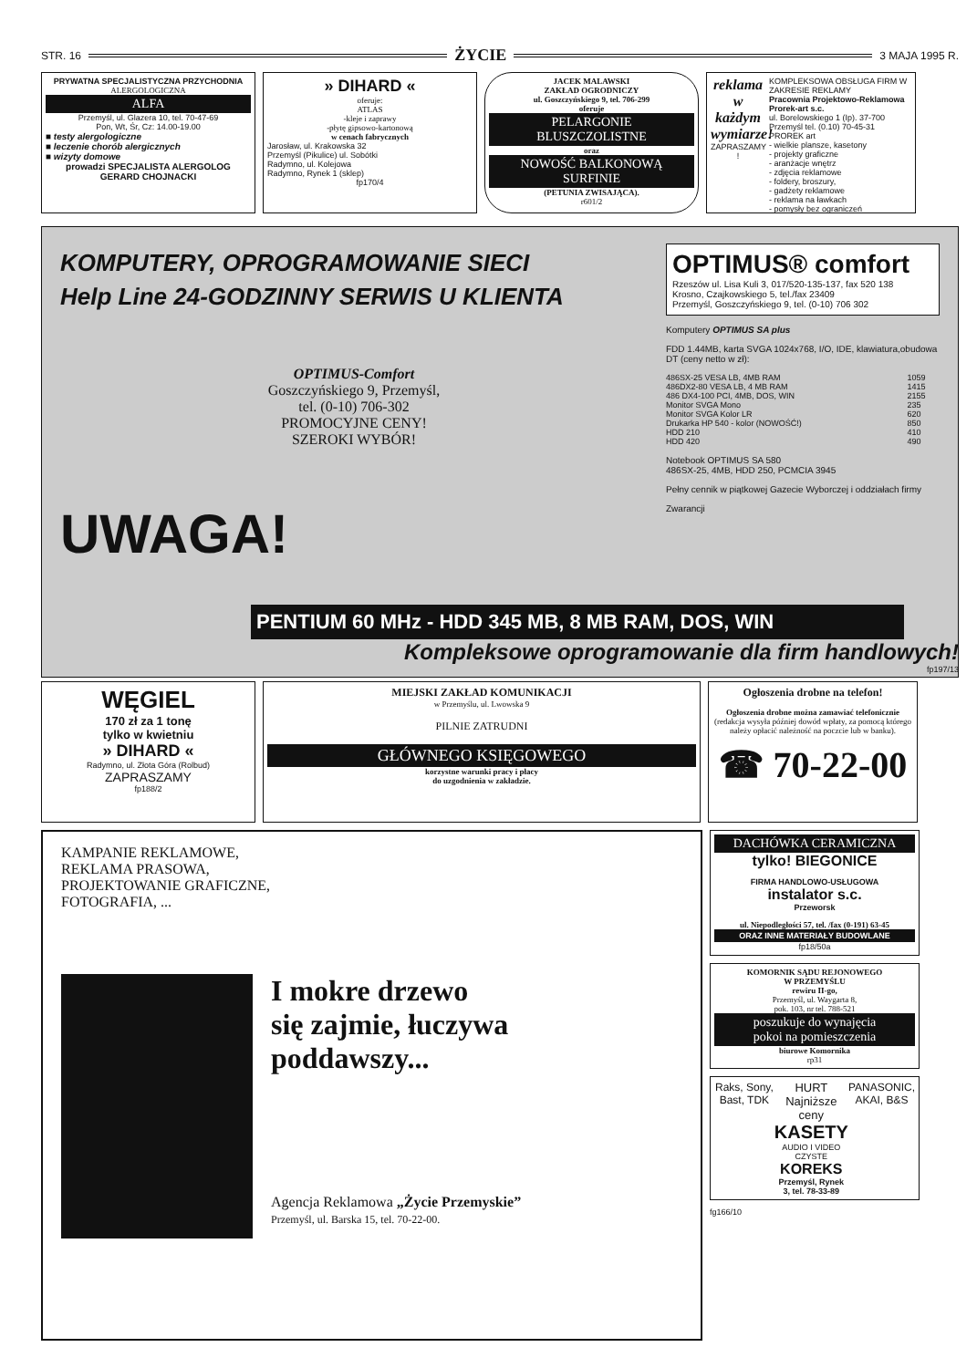STR. 16 ŻYCIE 3 MAJA 1995 R.
PRYWATNA SPECJALISTYCZNA PRZYCHODNIA
ALERGOLOGICZNA
ALFA
Przemyśl, ul. Glazera 10, tel. 70-47-69
Pon, Wt, Śr, Cz: 14.00-19.00
■ testy alergologiczne
■ leczenie chorób alergicznych
■ wizyty domowe
prowadzi SPECJALISTA ALERGOLOG
GERARD CHOJNACKI
» DIHARD «
oferuje:
ATLAS
-kleje i zaprawy
-płytę gipsowo-kartonową
w cenach fabrycznych
Jarosław, ul. Krakowska 32
Przemyśl (Pikulice) ul. Sobótki
Radymno, ul. Kolejowa
Radymno, Rynek 1 (sklep)
fp170/4
JACEK MALAWSKI
ZAKŁAD OGRODNICZY
ul. Goszczyńskiego 9, tel. 706-299
oferuje
PELARGONIE
BLUSZCZOLISTNE
oraz
NOWOŚĆ BALKONOWĄ
SURFINIE
(PETUNIA ZWISAJĄCA).
r601/2
reklama w każdym wymiarze!
ZAPRASZAMY !
KOMPLEKSOWA OBSŁUGA FIRM W ZAKRESIE REKLAMY
Pracownia Projektowo-Reklamowa Prorek-art s.c.
ul. Borelowskiego 1 (Ip). 37-700 Przemyśl tel. (0.10) 70-45-31
PROREK art
- wielkie plansze, kasetony
- projekty graficzne
- aranżacje wnętrz
- zdjęcia reklamowe
- foldery, broszury,
- gadżety reklamowe
- reklama na ławkach
- pomysły bez ograniczeń
KOMPUTERY, OPROGRAMOWANIE SIECI
Help Line 24-GODZINNY SERWIS U KLIENTA
OPTIMUS-Comfort
Goszczyńskiego 9, Przemyśl,
tel. (0-10) 706-302
PROMOCYJNE CENY!
SZEROKI WYBÓR!
UWAGA!
OPTIMUS® comfort
Rzeszów ul. Lisa Kuli 3, 017/520-135-137, fax 520 138
Krosno, Czajkowskiego 5, tel./fax 23409
Przemyśl, Goszczyńskiego 9, tel. (0-10) 706 302
Komputery OPTIMUS SA plus
FDD 1.44MB, karta SVGA 1024x768, I/O, IDE, klawiatura,obudowa DT (ceny netto w zł):
| 486SX-25 VESA LB, 4MB RAM | 1059 |
| 486DX2-80 VESA LB, 4 MB RAM | 1415 |
| 486 DX4-100 PCI, 4MB, DOS, WIN | 2155 |
| Monitor SVGA Mono | 235 |
| Monitor SVGA Kolor LR | 620 |
| Drukarka HP 540 - kolor (NOWOŚĆ!) | 850 |
| HDD 210 | 410 |
| HDD 420 | 490 |
Notebook OPTIMUS SA 580
486SX-25, 4MB, HDD 250, PCMCIA 3945
Pełny cennik w piątkowej Gazecie Wyborczej i oddziałach firmy
Zwarancji
PENTIUM 60 MHz - HDD 345 MB, 8 MB RAM, DOS, WIN
Kompleksowe oprogramowanie dla firm handlowych!
fp197/13
WĘGIEL
170 zł za 1 tonę
tylko w kwietniu
» DIHARD «
Radymno, ul. Złota Góra (Rolbud)
ZAPRASZAMY
fp188/2
MIEJSKI ZAKŁAD KOMUNIKACJI
w Przemyślu, ul. Lwowska 9
PILNIE ZATRUDNI
GŁÓWNEGO KSIĘGOWEGO
korzystne warunki pracy i płacy
do uzgodnienia w zakładzie.
Ogłoszenia drobne na telefon!
Ogłoszenia drobne można zamawiać telefonicznie (redakcja wysyła później dowód wpłaty, za pomocą którego należy opłacić należność na poczcie lub w banku).
☎ 70-22-00
KAMPANIE REKLAMOWE,
REKLAMA PRASOWA,
PROJEKTOWANIE GRAFICZNE,
FOTOGRAFIA, ...
I mokre drzewo
się zajmie, łuczywa
poddawszy...
Agencja Reklamowa „Życie Przemyskie”
Przemyśl, ul. Barska 15, tel. 70-22-00.
DACHÓWKA CERAMICZNA
tylko! BIEGONICE
FIRMA HANDLOWO-USŁUGOWA
instalator s.c.
Przeworsk
ul. Niepodległości 57, tel. /fax (0-191) 63-45
ORAZ INNE MATERIAŁY BUDOWLANE
fp18/50a
KOMORNIK SĄDU REJONOWEGO
W PRZEMYŚLU
rewiru II-go,
Przemyśl, ul. Waygarta 8,
pok. 103, nr tel. 788-521
poszukuje do wynajęcia
pokoi na pomieszczenia
biurowe Komornika
rp31
Raks, Sony, Bast, TDK HURT Najniższe ceny
KASETY
AUDIO I VIDEO CZYSTE
KOREKS
Przemyśl, Rynek 3, tel. 78-33-89
PANASONIC, AKAI, B&S
fg166/10